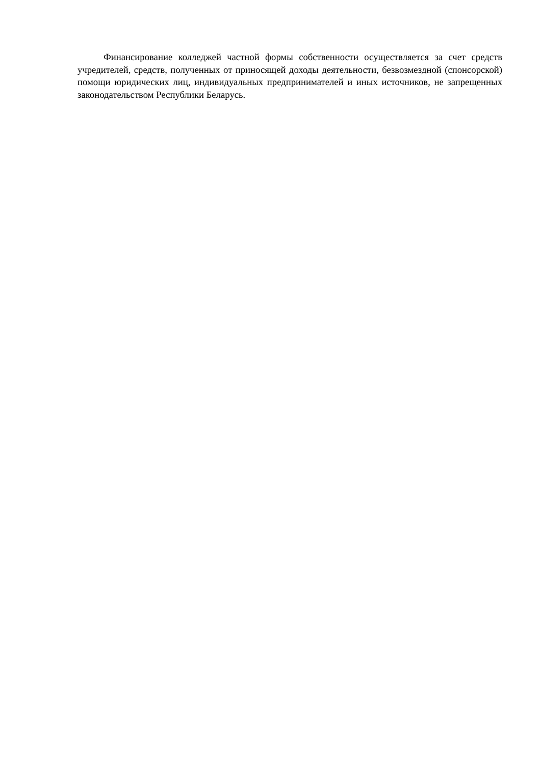Финансирование колледжей частной формы собственности осуществляется за счет средств учредителей, средств, полученных от приносящей доходы деятельности, безвозмездной (спонсорской) помощи юридических лиц, индивидуальных предпринимателей и иных источников, не запрещенных законодательством Республики Беларусь.